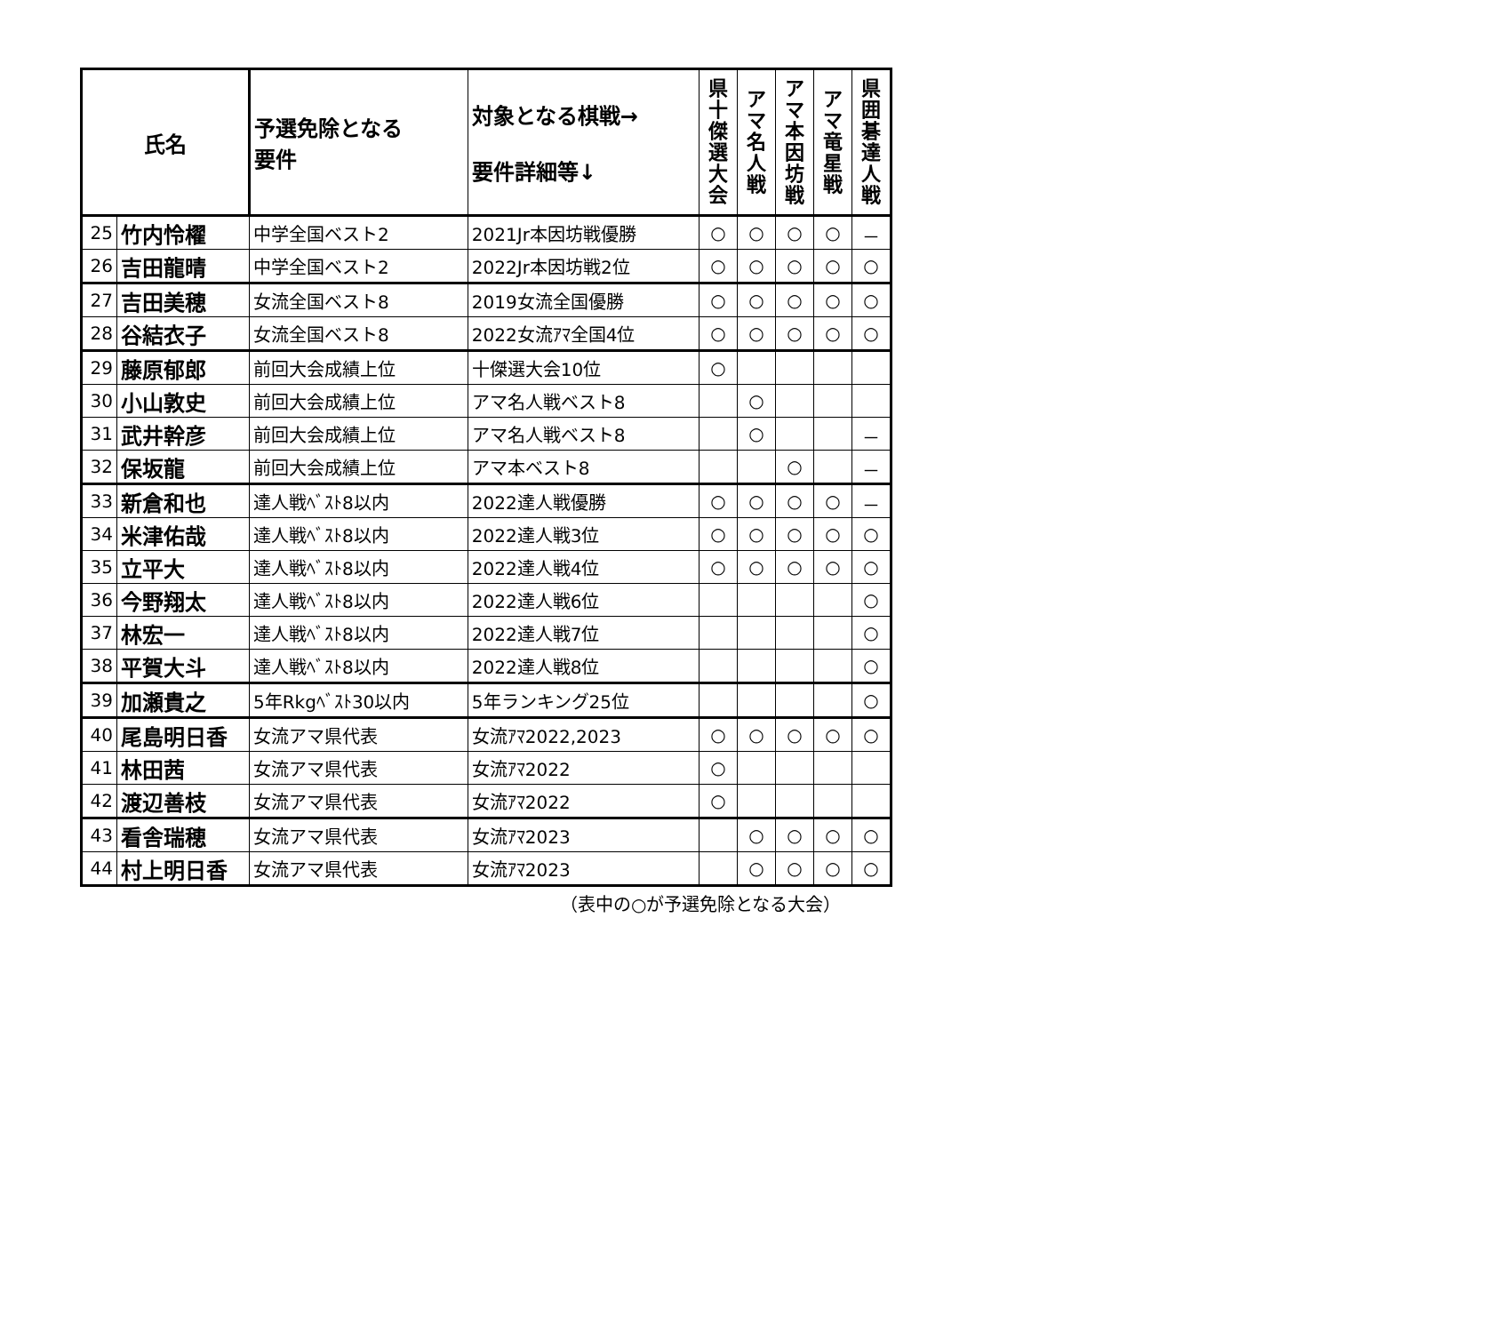| 氏名 | | 予選免除となる 要件 | 対象となる棋戦→ 要件詳細等↓ | 県 十 傑 選 大 会 | ア マ 名 人 戦 | ア マ 本 因 坊 戦 | ア マ 竜 星 戦 | 県 囲 碁 達 人 戦 |
| --- | --- | --- | --- | --- | --- | --- | --- | --- |
| 25 | 竹内怜櫂 | 中学全国ベスト2 | 2021Jr本因坊戦優勝 | ○ | ○ | ○ | ○ | － |
| 26 | 吉田龍晴 | 中学全国ベスト2 | 2022Jr本因坊戦2位 | ○ | ○ | ○ | ○ | ○ |
| 27 | 吉田美穂 | 女流全国ベスト8 | 2019女流全国優勝 | ○ | ○ | ○ | ○ | ○ |
| 28 | 谷結衣子 | 女流全国ベスト8 | 2022女流ｱﾏ全国4位 | ○ | ○ | ○ | ○ | ○ |
| 29 | 藤原郁郎 | 前回大会成績上位 | 十傑選大会10位 | ○ | | | | |
| 30 | 小山敦史 | 前回大会成績上位 | アマ名人戦ベスト8 | | ○ | | | |
| 31 | 武井幹彦 | 前回大会成績上位 | アマ名人戦ベスト8 | | ○ | | | － |
| 32 | 保坂龍 | 前回大会成績上位 | アマ本ベスト8 | | | ○ | | － |
| 33 | 新倉和也 | 達人戦ﾍﾞｽﾄ8以内 | 2022達人戦優勝 | ○ | ○ | ○ | ○ | － |
| 34 | 米津佑哉 | 達人戦ﾍﾞｽﾄ8以内 | 2022達人戦3位 | ○ | ○ | ○ | ○ | ○ |
| 35 | 立平大 | 達人戦ﾍﾞｽﾄ8以内 | 2022達人戦4位 | ○ | ○ | ○ | ○ | ○ |
| 36 | 今野翔太 | 達人戦ﾍﾞｽﾄ8以内 | 2022達人戦6位 | | | | | ○ |
| 37 | 林宏一 | 達人戦ﾍﾞｽﾄ8以内 | 2022達人戦7位 | | | | | ○ |
| 38 | 平賀大斗 | 達人戦ﾍﾞｽﾄ8以内 | 2022達人戦8位 | | | | | ○ |
| 39 | 加瀬貴之 | 5年Rkgﾍﾞｽﾄ30以内 | 5年ランキング25位 | | | | | ○ |
| 40 | 尾島明日香 | 女流アマ県代表 | 女流ｱﾏ2022,2023 | ○ | ○ | ○ | ○ | ○ |
| 41 | 林田茜 | 女流アマ県代表 | 女流ｱﾏ2022 | ○ | | | | |
| 42 | 渡辺善枝 | 女流アマ県代表 | 女流ｱﾏ2022 | ○ | | | | |
| 43 | 看舎瑞穂 | 女流アマ県代表 | 女流ｱﾏ2023 | | ○ | ○ | ○ | ○ |
| 44 | 村上明日香 | 女流アマ県代表 | 女流ｱﾏ2023 | | ○ | ○ | ○ | ○ |
（表中の○が予選免除となる大会）